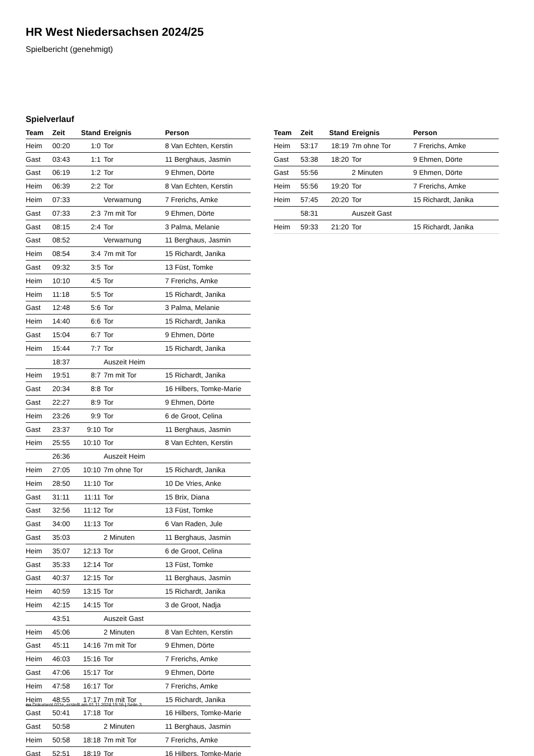HR West Niedersachsen 2024/25
Spielbericht (genehmigt)
Spielverlauf
| Team | Zeit | Stand | Ereignis | Person |
| --- | --- | --- | --- | --- |
| Heim | 00:20 | 1:0 | Tor | 8 Van Echten, Kerstin |
| Gast | 03:43 | 1:1 | Tor | 11 Berghaus, Jasmin |
| Gast | 06:19 | 1:2 | Tor | 9 Ehmen, Dörte |
| Heim | 06:39 | 2:2 | Tor | 8 Van Echten, Kerstin |
| Heim | 07:33 | | Verwarnung | 7 Frerichs, Amke |
| Gast | 07:33 | 2:3 | 7m mit Tor | 9 Ehmen, Dörte |
| Gast | 08:15 | 2:4 | Tor | 3 Palma, Melanie |
| Gast | 08:52 | | Verwarnung | 11 Berghaus, Jasmin |
| Heim | 08:54 | 3:4 | 7m mit Tor | 15 Richardt, Janika |
| Gast | 09:32 | 3:5 | Tor | 13 Füst, Tomke |
| Heim | 10:10 | 4:5 | Tor | 7 Frerichs, Amke |
| Heim | 11:18 | 5:5 | Tor | 15 Richardt, Janika |
| Gast | 12:48 | 5:6 | Tor | 3 Palma, Melanie |
| Heim | 14:40 | 6:6 | Tor | 15 Richardt, Janika |
| Gast | 15:04 | 6:7 | Tor | 9 Ehmen, Dörte |
| Heim | 15:44 | 7:7 | Tor | 15 Richardt, Janika |
| | 18:37 | | Auszeit Heim | |
| Heim | 19:51 | 8:7 | 7m mit Tor | 15 Richardt, Janika |
| Gast | 20:34 | 8:8 | Tor | 16 Hilbers, Tomke-Marie |
| Gast | 22:27 | 8:9 | Tor | 9 Ehmen, Dörte |
| Heim | 23:26 | 9:9 | Tor | 6 de Groot, Celina |
| Gast | 23:37 | 9:10 | Tor | 11 Berghaus, Jasmin |
| Heim | 25:55 | 10:10 | Tor | 8 Van Echten, Kerstin |
| | 26:36 | | Auszeit Heim | |
| Heim | 27:05 | 10:10 | 7m ohne Tor | 15 Richardt, Janika |
| Heim | 28:50 | 11:10 | Tor | 10 De Vries, Anke |
| Gast | 31:11 | 11:11 | Tor | 15 Brix, Diana |
| Gast | 32:56 | 11:12 | Tor | 13 Füst, Tomke |
| Gast | 34:00 | 11:13 | Tor | 6 Van Raden, Jule |
| Gast | 35:03 | | 2 Minuten | 11 Berghaus, Jasmin |
| Heim | 35:07 | 12:13 | Tor | 6 de Groot, Celina |
| Gast | 35:33 | 12:14 | Tor | 13 Füst, Tomke |
| Gast | 40:37 | 12:15 | Tor | 11 Berghaus, Jasmin |
| Heim | 40:59 | 13:15 | Tor | 15 Richardt, Janika |
| Heim | 42:15 | 14:15 | Tor | 3 de Groot, Nadja |
| | 43:51 | | Auszeit Gast | |
| Heim | 45:06 | | 2 Minuten | 8 Van Echten, Kerstin |
| Gast | 45:11 | 14:16 | 7m mit Tor | 9 Ehmen, Dörte |
| Heim | 46:03 | 15:16 | Tor | 7 Frerichs, Amke |
| Gast | 47:06 | 15:17 | Tor | 9 Ehmen, Dörte |
| Heim | 47:58 | 16:17 | Tor | 7 Frerichs, Amke |
| Heim | 48:55 | 17:17 | 7m mit Tor | 15 Richardt, Janika |
| Gast | 50:41 | 17:18 | Tor | 16 Hilbers, Tomke-Marie |
| Gast | 50:58 | | 2 Minuten | 11 Berghaus, Jasmin |
| Heim | 50:58 | 18:18 | 7m mit Tor | 7 Frerichs, Amke |
| Gast | 52:51 | 18:19 | Tor | 16 Hilbers, Tomke-Marie |
| Team | Zeit | Stand | Ereignis | Person |
| --- | --- | --- | --- | --- |
| Heim | 53:17 | 18:19 | 7m ohne Tor | 7 Frerichs, Amke |
| Gast | 53:38 | 18:20 | Tor | 9 Ehmen, Dörte |
| Gast | 55:56 | | 2 Minuten | 9 Ehmen, Dörte |
| Heim | 55:56 | 19:20 | Tor | 7 Frerichs, Amke |
| Heim | 57:45 | 20:20 | Tor | 15 Richardt, Janika |
| | 58:31 | | Auszeit Gast | |
| Heim | 59:33 | 21:20 | Tor | 15 Richardt, Janika |
nu.Dokument 011e, erstellt am 01.11.2024 15:16 | Seite 3